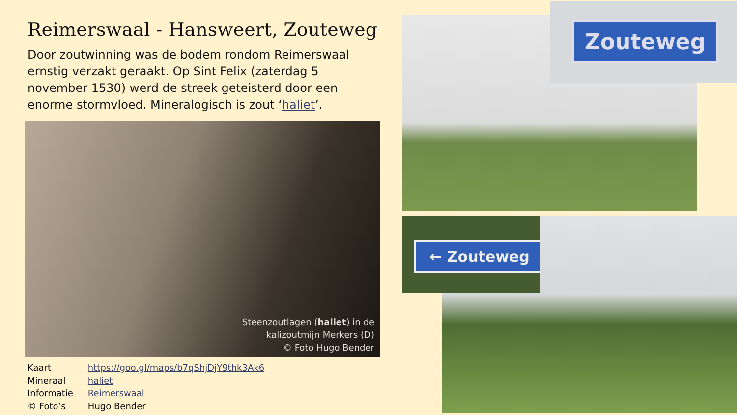Reimerswaal - Hansweert, Zouteweg
Door zoutwinning was de bodem rondom Reimerswaal ernstig verzakt geraakt. Op Sint Felix (zaterdag 5 november 1530) werd de streek geteisterd door een enorme stormvloed. Mineralogisch is zout ‘haliet’.
Steenzoutlagen (haliet) in de
kalizoutmijn Merkers (D)
© Foto Hugo Bender
| Kaart | https://goo.gl/maps/b7qShjDjY9thk3Ak6 |
| Mineraal | haliet |
| Informatie | Reimerswaal |
| © Foto’s | Hugo Bender |
Zouteweg
← Zouteweg